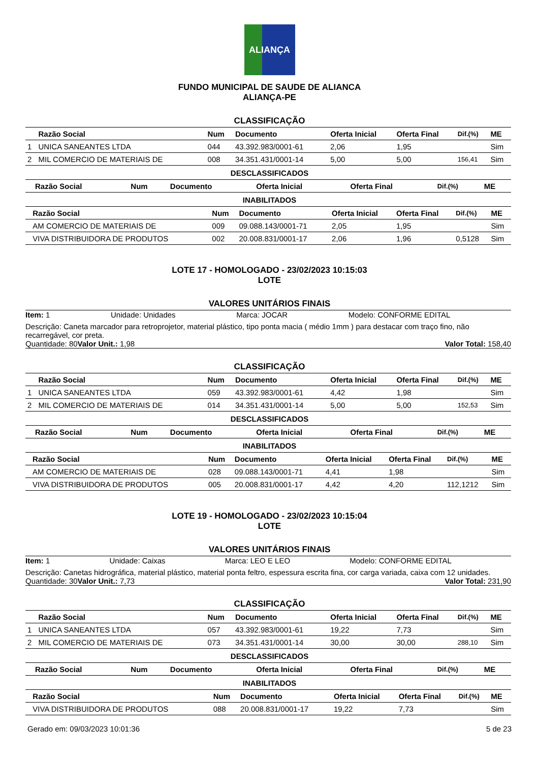ALIANÇA
FUNDO MUNICIPAL DE SAUDE DE ALIANCA
ALIANÇA-PE
CLASSIFICAÇÃO
| | Razão Social | Num | Documento | Oferta Inicial | Oferta Final | Dif.(%) | ME |
| --- | --- | --- | --- | --- | --- | --- | --- |
| 1 | UNICA SANEANTES LTDA | 044 | 43.392.983/0001-61 | 2,06 | 1,95 | | Sim |
| 2 | MIL COMERCIO DE MATERIAIS DE | 008 | 34.351.431/0001-14 | 5,00 | 5,00 | 156,41 | Sim |
DESCLASSIFICADOS
| | Razão Social | Num | Documento | Oferta Inicial | Oferta Final | Dif.(%) | ME |
| --- | --- | --- | --- | --- | --- | --- | --- |
INABILITADOS
| | Razão Social | Num | Documento | Oferta Inicial | Oferta Final | Dif.(%) | ME |
| --- | --- | --- | --- | --- | --- | --- | --- |
| | AM COMERCIO DE MATERIAIS DE | 009 | 09.088.143/0001-71 | 2,05 | 1,95 | | Sim |
| | VIVA DISTRIBUIDORA DE PRODUTOS | 002 | 20.008.831/0001-17 | 2,06 | 1,96 | 0,5128 | Sim |
LOTE 17 - HOMOLOGADO - 23/02/2023 10:15:03
LOTE
VALORES UNITÁRIOS FINAIS
Item: 1 Unidade: Unidades Marca: JOCAR Modelo: CONFORME EDITAL
Descrição: Caneta marcador para retroprojetor, material plástico, tipo ponta macia ( médio 1mm ) para destacar com traço fino, não recarregável, cor preta.
Quantidade: 80 Valor Unit.: 1,98 Valor Total: 158,40
CLASSIFICAÇÃO
| | Razão Social | Num | Documento | Oferta Inicial | Oferta Final | Dif.(%) | ME |
| --- | --- | --- | --- | --- | --- | --- | --- |
| 1 | UNICA SANEANTES LTDA | 059 | 43.392.983/0001-61 | 4,42 | 1,98 | | Sim |
| 2 | MIL COMERCIO DE MATERIAIS DE | 014 | 34.351.431/0001-14 | 5,00 | 5,00 | 152,53 | Sim |
DESCLASSIFICADOS
| | Razão Social | Num | Documento | Oferta Inicial | Oferta Final | Dif.(%) | ME |
| --- | --- | --- | --- | --- | --- | --- | --- |
INABILITADOS
| | Razão Social | Num | Documento | Oferta Inicial | Oferta Final | Dif.(%) | ME |
| --- | --- | --- | --- | --- | --- | --- | --- |
| | AM COMERCIO DE MATERIAIS DE | 028 | 09.088.143/0001-71 | 4,41 | 1,98 | | Sim |
| | VIVA DISTRIBUIDORA DE PRODUTOS | 005 | 20.008.831/0001-17 | 4,42 | 4,20 | 112,1212 | Sim |
LOTE 19 - HOMOLOGADO - 23/02/2023 10:15:04
LOTE
VALORES UNITÁRIOS FINAIS
Item: 1 Unidade: Caixas Marca: LEO E LEO Modelo: CONFORME EDITAL
Descrição: Canetas hidrográfica, material plástico, material ponta feltro, espessura escrita fina, cor carga variada, caixa com 12 unidades.
Quantidade: 30 Valor Unit.: 7,73 Valor Total: 231,90
CLASSIFICAÇÃO
| | Razão Social | Num | Documento | Oferta Inicial | Oferta Final | Dif.(%) | ME |
| --- | --- | --- | --- | --- | --- | --- | --- |
| 1 | UNICA SANEANTES LTDA | 057 | 43.392.983/0001-61 | 19,22 | 7,73 | | Sim |
| 2 | MIL COMERCIO DE MATERIAIS DE | 073 | 34.351.431/0001-14 | 30,00 | 30,00 | 288,10 | Sim |
DESCLASSIFICADOS
| | Razão Social | Num | Documento | Oferta Inicial | Oferta Final | Dif.(%) | ME |
| --- | --- | --- | --- | --- | --- | --- | --- |
INABILITADOS
| | Razão Social | Num | Documento | Oferta Inicial | Oferta Final | Dif.(%) | ME |
| --- | --- | --- | --- | --- | --- | --- | --- |
| | VIVA DISTRIBUIDORA DE PRODUTOS | 088 | 20.008.831/0001-17 | 19,22 | 7,73 | | Sim |
Gerado em: 09/03/2023 10:01:36 5 de 23